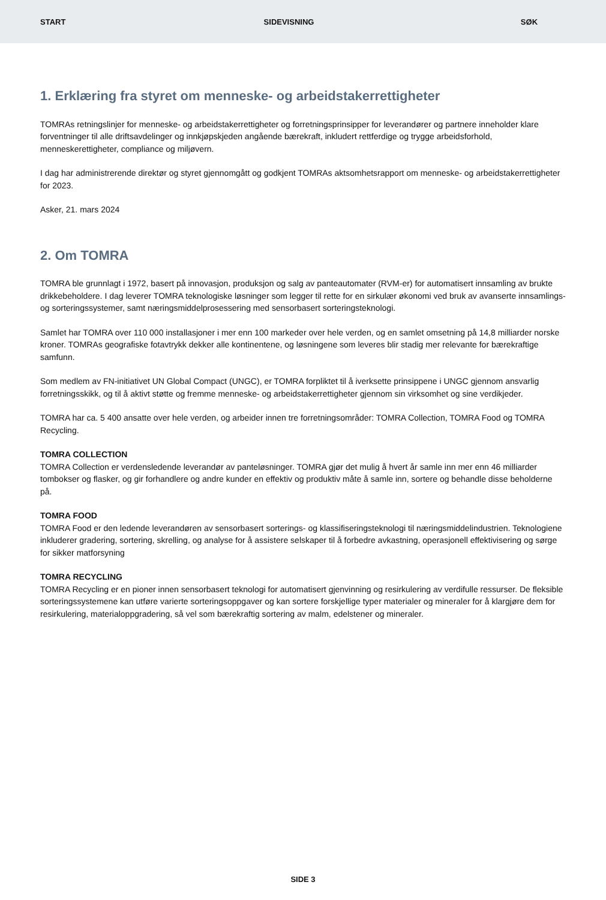START SIDEVISNING SØK
1. Erklæring fra styret om menneske- og arbeidstakerrettigheter
TOMRAs retningslinjer for menneske- og arbeidstakerrettigheter og forretningsprinsipper for leverandører og partnere inneholder klare forventninger til alle driftsavdelinger og innkjøpskjeden angående bærekraft, inkludert rettferdige og trygge arbeidsforhold, menneskerettigheter, compliance og miljøvern.
I dag har administrerende direktør og styret gjennomgått og godkjent TOMRAs aktsomhetsrapport om menneske- og arbeidstakerrettigheter for 2023.
Asker, 21. mars 2024
2. Om TOMRA
TOMRA ble grunnlagt i 1972, basert på innovasjon, produksjon og salg av panteautomater (RVM-er) for automatisert innsamling av brukte drikkebeholdere. I dag leverer TOMRA teknologiske løsninger som legger til rette for en sirkulær økonomi ved bruk av avanserte innsamlings- og sorteringssystemer, samt næringsmiddelprosessering med sensorbasert sorteringsteknologi.
Samlet har TOMRA over 110 000 installasjoner i mer enn 100 markeder over hele verden, og en samlet omsetning på 14,8 milliarder norske kroner. TOMRAs geografiske fotavtrykk dekker alle kontinentene, og løsningene som leveres blir stadig mer relevante for bærekraftige samfunn.
Som medlem av FN-initiativet UN Global Compact (UNGC), er TOMRA forpliktet til å iverksette prinsippene i UNGC gjennom ansvarlig forretningsskikk, og til å aktivt støtte og fremme menneske- og arbeidstakerrettigheter gjennom sin virksomhet og sine verdikjeder.
TOMRA har ca. 5 400 ansatte over hele verden, og arbeider innen tre forretningsområder: TOMRA Collection, TOMRA Food og TOMRA Recycling.
TOMRA COLLECTION
TOMRA Collection er verdensledende leverandør av panteløsninger. TOMRA gjør det mulig å hvert år samle inn mer enn 46 milliarder tombokser og flasker, og gir forhandlere og andre kunder en effektiv og produktiv måte å samle inn, sortere og behandle disse beholderne på.
TOMRA FOOD
TOMRA Food er den ledende leverandøren av sensorbasert sorterings- og klassifiseringsteknologi til næringsmiddelindustrien. Teknologiene inkluderer gradering, sortering, skrelling, og analyse for å assistere selskaper til å forbedre avkastning, operasjonell effektivisering og sørge for sikker matforsyning
TOMRA RECYCLING
TOMRA Recycling er en pioner innen sensorbasert teknologi for automatisert gjenvinning og resirkulering av verdifulle ressurser. De fleksible sorteringssystemene kan utføre varierte sorteringsoppgaver og kan sortere forskjellige typer materialer og mineraler for å klargjøre dem for resirkulering, materialoppgradering, så vel som bærekraftig sortering av malm, edelstener og mineraler.
SIDE 3